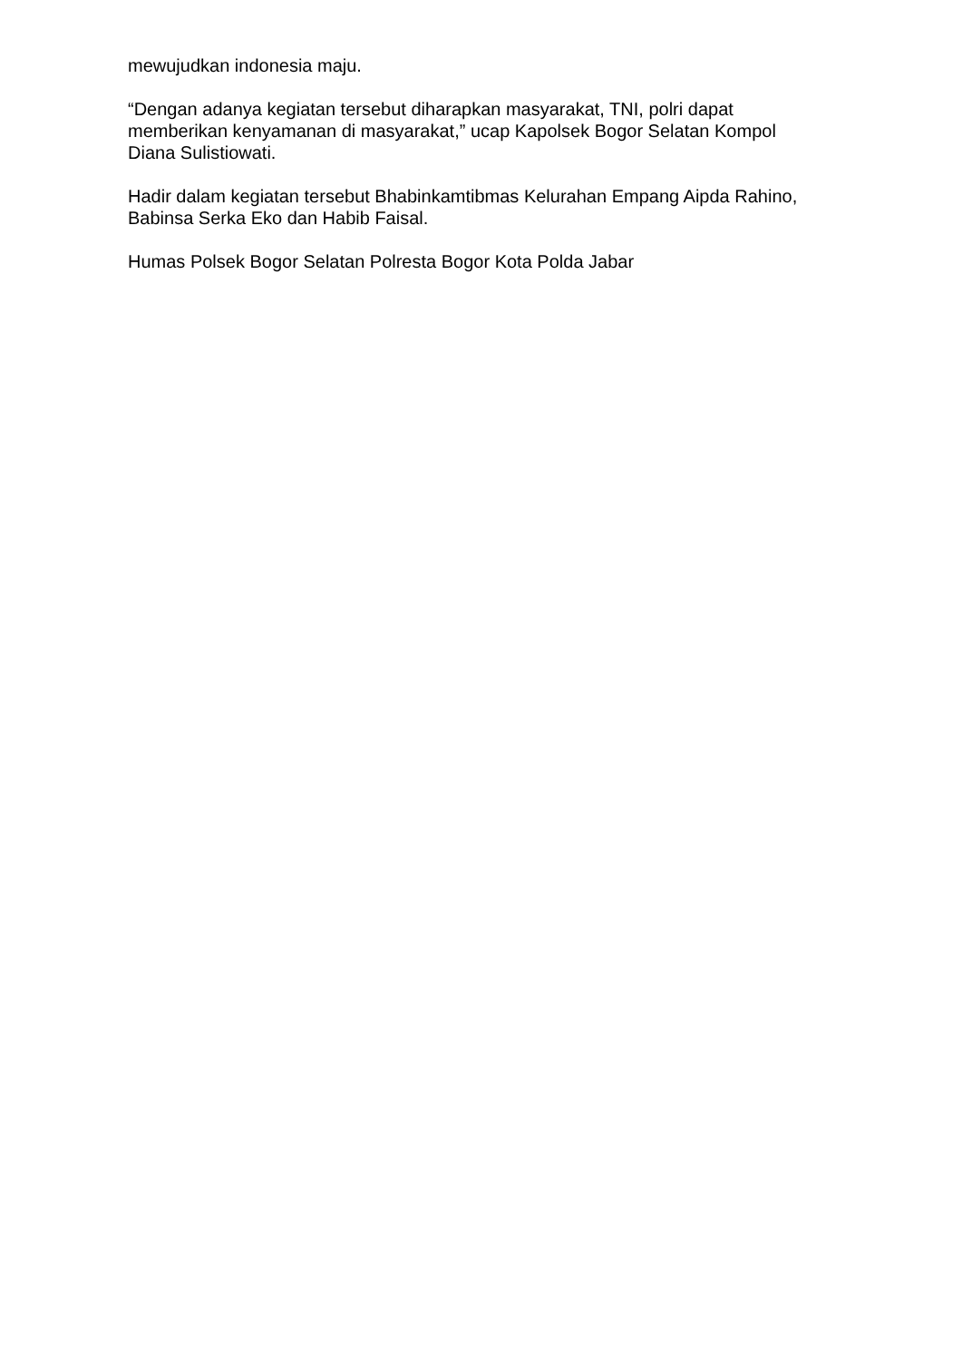mewujudkan indonesia maju.
“Dengan adanya kegiatan tersebut diharapkan masyarakat, TNI, polri dapat memberikan kenyamanan di masyarakat,” ucap Kapolsek Bogor Selatan Kompol Diana Sulistiowati.
Hadir dalam kegiatan tersebut Bhabinkamtibmas Kelurahan Empang Aipda Rahino, Babinsa Serka Eko dan Habib Faisal.
Humas Polsek Bogor Selatan Polresta Bogor Kota Polda Jabar